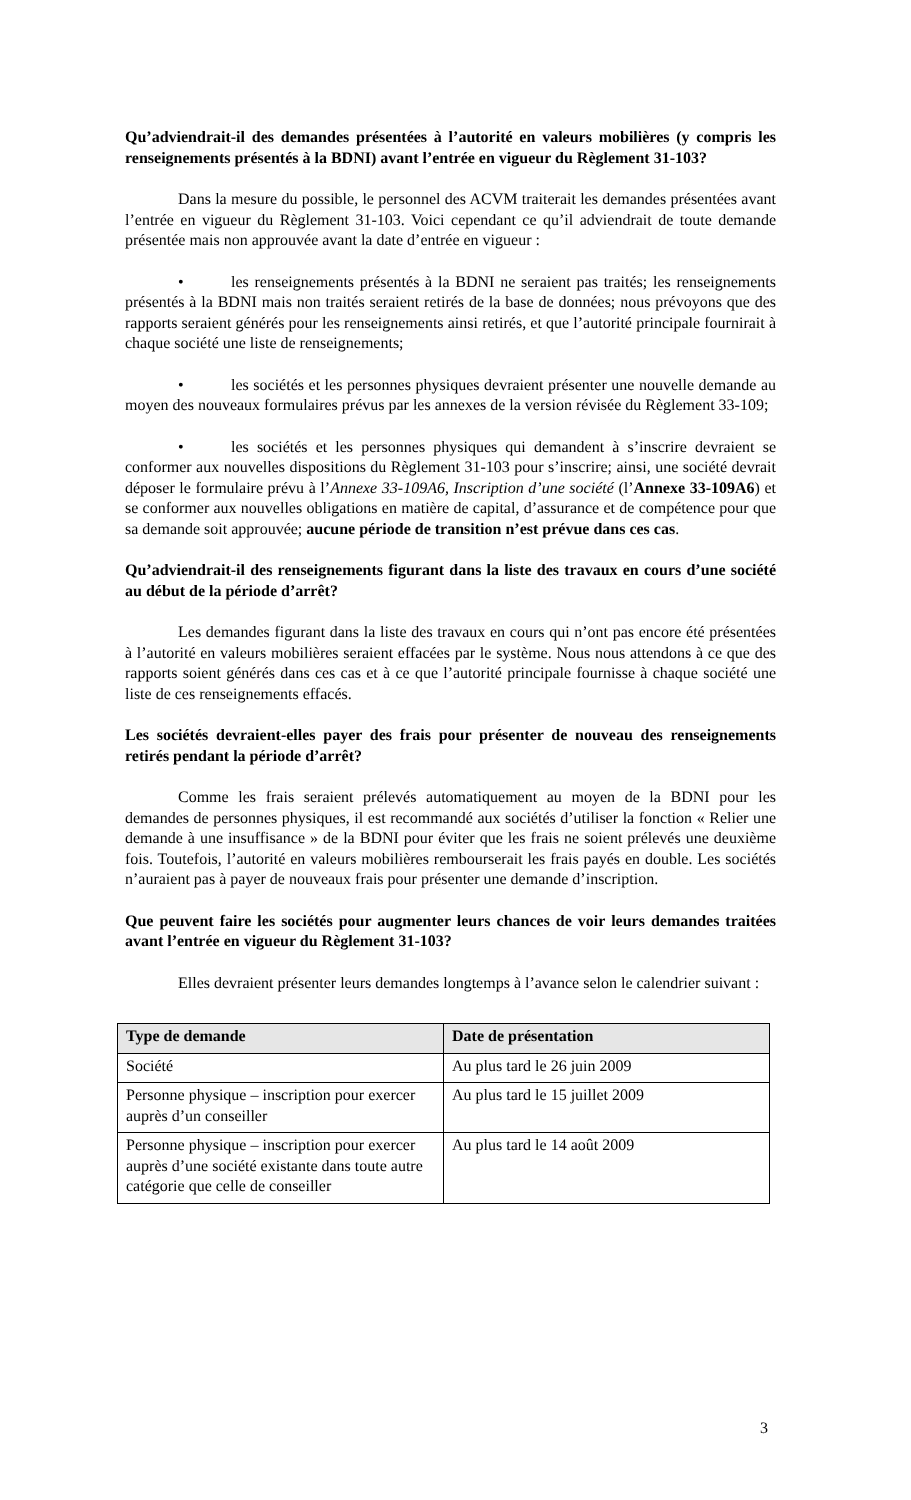Qu’adviendrait-il des demandes présentées à l’autorité en valeurs mobilières (y compris les renseignements présentés à la BDNI) avant l’entrée en vigueur du Règlement 31-103?
Dans la mesure du possible, le personnel des ACVM traiterait les demandes présentées avant l’entrée en vigueur du Règlement 31-103. Voici cependant ce qu’il adviendrait de toute demande présentée mais non approuvée avant la date d’entrée en vigueur :
• les renseignements présentés à la BDNI ne seraient pas traités; les renseignements présentés à la BDNI mais non traités seraient retirés de la base de données; nous prévoyons que des rapports seraient générés pour les renseignements ainsi retirés, et que l’autorité principale fournirait à chaque société une liste de renseignements;
• les sociétés et les personnes physiques devraient présenter une nouvelle demande au moyen des nouveaux formulaires prévus par les annexes de la version révisée du Règlement 33-109;
• les sociétés et les personnes physiques qui demandent à s’inscrire devraient se conformer aux nouvelles dispositions du Règlement 31-103 pour s’inscrire; ainsi, une société devrait déposer le formulaire prévu à l’Annexe 33-109A6, Inscription d’une société (l’Annexe 33-109A6) et se conformer aux nouvelles obligations en matière de capital, d’assurance et de compétence pour que sa demande soit approuvée; aucune période de transition n’est prévue dans ces cas.
Qu’adviendrait-il des renseignements figurant dans la liste des travaux en cours d’une société au début de la période d’arrêt?
Les demandes figurant dans la liste des travaux en cours qui n’ont pas encore été présentées à l’autorité en valeurs mobilières seraient effacées par le système. Nous nous attendons à ce que des rapports soient générés dans ces cas et à ce que l’autorité principale fournisse à chaque société une liste de ces renseignements effacés.
Les sociétés devraient-elles payer des frais pour présenter de nouveau des renseignements retirés pendant la période d’arrêt?
Comme les frais seraient prélevés automatiquement au moyen de la BDNI pour les demandes de personnes physiques, il est recommandé aux sociétés d’utiliser la fonction « Relier une demande à une insuffisance » de la BDNI pour éviter que les frais ne soient prélevés une deuxième fois. Toutefois, l’autorité en valeurs mobilières rembourserait les frais payés en double. Les sociétés n’auraient pas à payer de nouveaux frais pour présenter une demande d’inscription.
Que peuvent faire les sociétés pour augmenter leurs chances de voir leurs demandes traitées avant l’entrée en vigueur du Règlement 31-103?
Elles devraient présenter leurs demandes longtemps à l’avance selon le calendrier suivant :
| Type de demande | Date de présentation |
| --- | --- |
| Société | Au plus tard le 26 juin 2009 |
| Personne physique – inscription pour exercer auprès d’un conseiller | Au plus tard le 15 juillet 2009 |
| Personne physique – inscription pour exercer auprès d’une société existante dans toute autre catégorie que celle de conseiller | Au plus tard le 14 août 2009 |
3